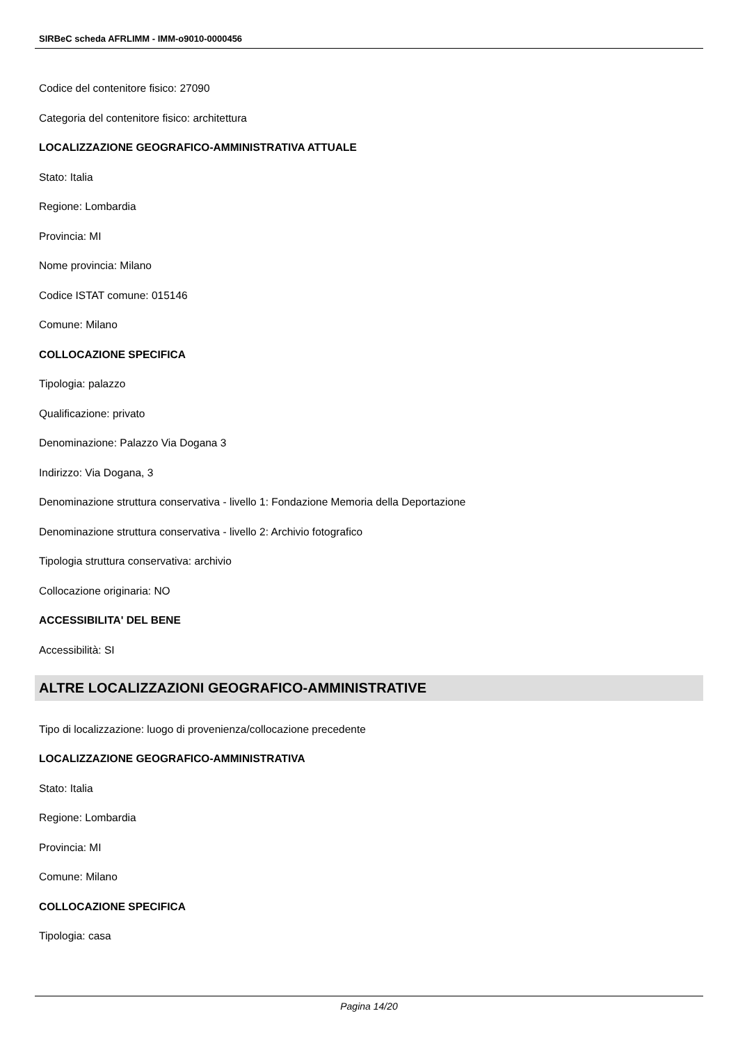SIRBeC scheda AFRLIMM - IMM-o9010-0000456
Codice del contenitore fisico: 27090
Categoria del contenitore fisico: architettura
LOCALIZZAZIONE GEOGRAFICO-AMMINISTRATIVA ATTUALE
Stato: Italia
Regione: Lombardia
Provincia: MI
Nome provincia: Milano
Codice ISTAT comune: 015146
Comune: Milano
COLLOCAZIONE SPECIFICA
Tipologia: palazzo
Qualificazione: privato
Denominazione: Palazzo Via Dogana 3
Indirizzo: Via Dogana, 3
Denominazione struttura conservativa - livello 1: Fondazione Memoria della Deportazione
Denominazione struttura conservativa - livello 2: Archivio fotografico
Tipologia struttura conservativa: archivio
Collocazione originaria: NO
ACCESSIBILITA' DEL BENE
Accessibilità: SI
ALTRE LOCALIZZAZIONI GEOGRAFICO-AMMINISTRATIVE
Tipo di localizzazione: luogo di provenienza/collocazione precedente
LOCALIZZAZIONE GEOGRAFICO-AMMINISTRATIVA
Stato: Italia
Regione: Lombardia
Provincia: MI
Comune: Milano
COLLOCAZIONE SPECIFICA
Tipologia: casa
Pagina 14/20